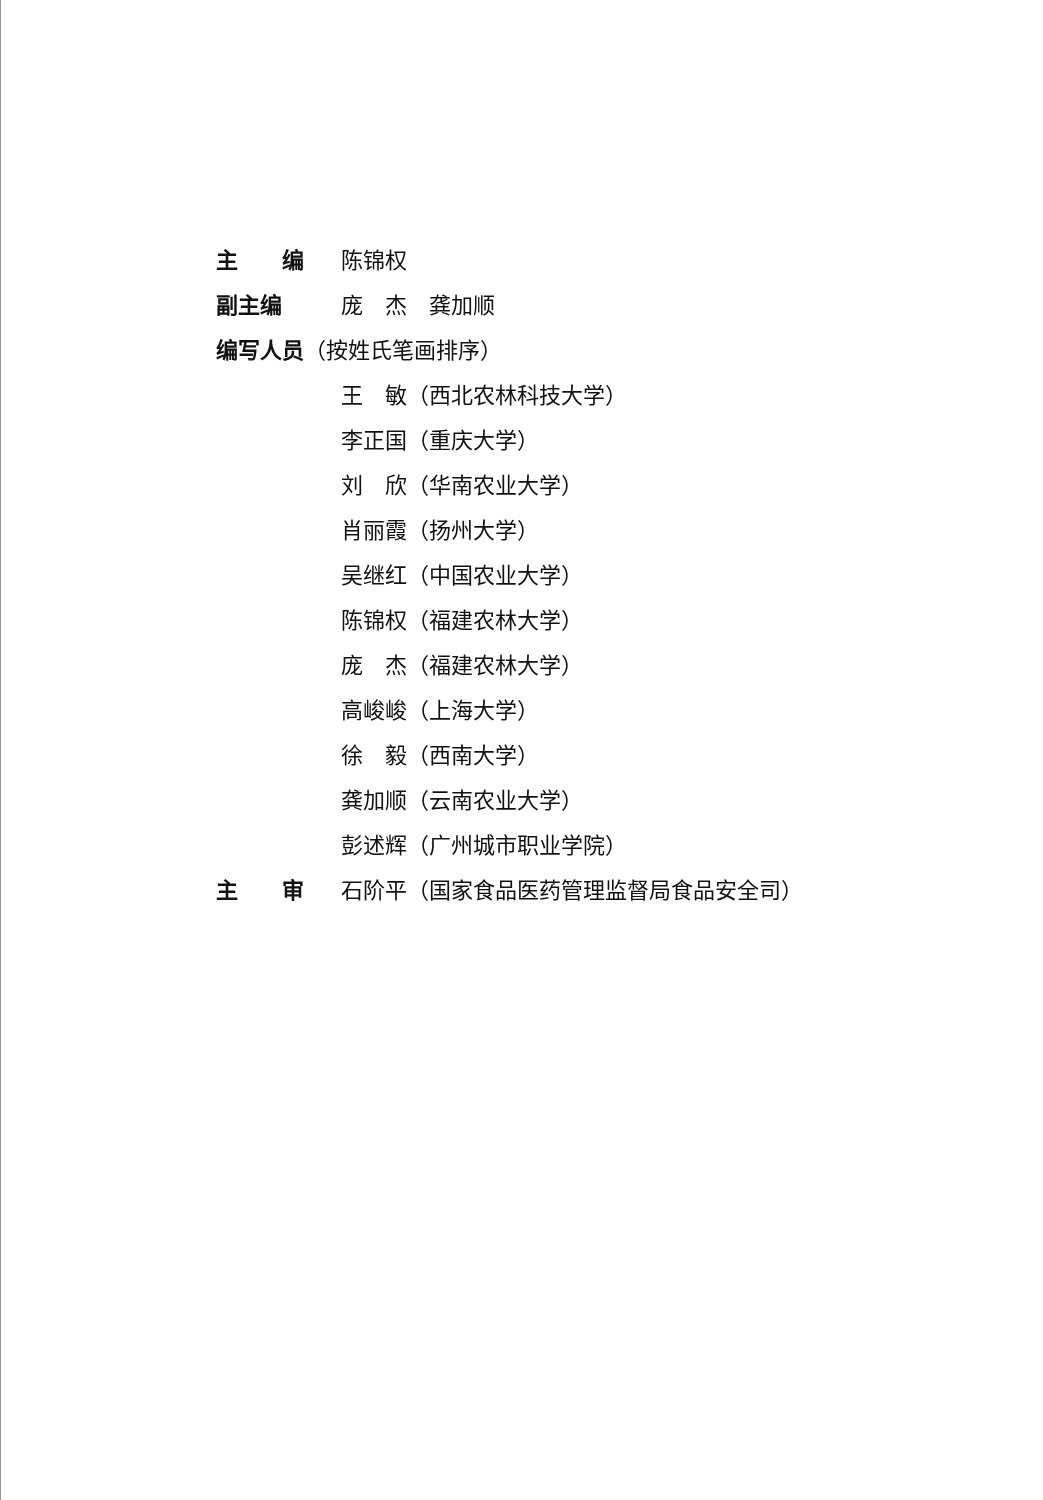主　　编 陈锦权
副主编 庞　杰　龚加顺
编写人员 （按姓氏笔画排序）
王　敏（西北农林科技大学）
李正国（重庆大学）
刘　欣（华南农业大学）
肖丽霞（扬州大学）
吴继红（中国农业大学）
陈锦权（福建农林大学）
庞　杰（福建农林大学）
高峻峻（上海大学）
徐　毅（西南大学）
龚加顺（云南农业大学）
彭述辉（广州城市职业学院）
主　　审 石阶平（国家食品医药管理监督局食品安全司）